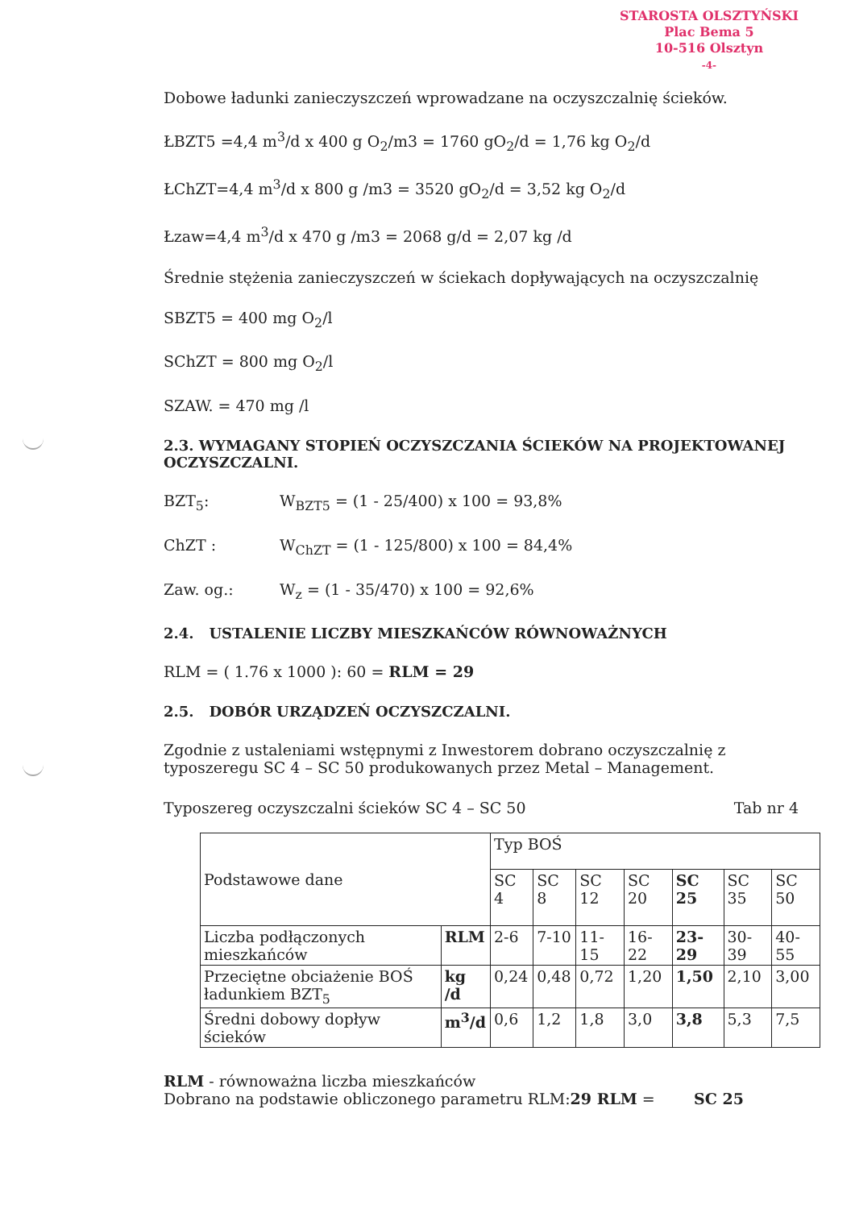STAROSTA OLSZTYŃSKI
Plac Bema 5
10-516 Olsztyn
-4-
Dobowe ładunki zanieczyszczeń wprowadzane na oczyszczalnię ścieków.
ŁBZT5 =4,4 m<sup>3</sup>/d x 400 g O<sub>2</sub>/m3 = 1760 gO<sub>2</sub>/d = 1,76 kg O<sub>2</sub>/d
ŁChZT=4,4 m<sup>3</sup>/d x 800 g /m3 = 3520 gO<sub>2</sub>/d = 3,52 kg O<sub>2</sub>/d
Łzaw=4,4 m<sup>3</sup>/d x 470 g /m3 = 2068 g/d = 2,07 kg /d
Średnie stężenia zanieczyszczeń w ściekach dopływających na oczyszczalnię
SBZT5 = 400 mg O<sub>2</sub>/l
SChZT = 800 mg O<sub>2</sub>/l
SZAW. = 470 mg /l
2.3. WYMAGANY STOPIEŃ OCZYSZCZANIA ŚCIEKÓW NA PROJEKTOWANEJ OCZYSZCZALNI.
BZT<sub>5</sub>: W<sub>BZT5</sub> = (1 - 25/400) x 100 = 93,8%
ChZT : W<sub>ChZT</sub> = (1 - 125/800) x 100 = 84,4%
Zaw. og.: W<sub>z</sub> = (1 - 35/470) x 100 = 92,6%
2.4. USTALENIE LICZBY MIESZKAŃCÓW RÓWNOWAŻNYCH
RLM = ( 1.76 x 1000 ): 60 = RLM = 29
2.5. DOBÓR URZĄDZEŃ OCZYSZCZALNI.
Zgodnie z ustaleniami wstępnymi z Inwestorem dobrano oczyszczalnię z typoszeregu SC 4 – SC 50 produkowanych przez Metal – Management.
Typoszereg oczyszczalni ścieków SC 4 – SC 50 Tab nr 4
| Podstawowe dane | | Typ BOŚ | | | | | | |
| | | SC 4 | SC 8 | SC 12 | SC 20 | SC 25 | SC 35 | SC 50 |
| Liczba podłączonych mieszkańców | RLM | 2-6 | 7-10 | 11-15 | 16-22 | 23-29 | 30-39 | 40-55 |
| Przeciętne obciażenie BOŚ ładunkiem BZT<sub>5</sub> | kg /d | 0,24 | 0,48 | 0,72 | 1,20 | 1,50 | 2,10 | 3,00 |
| Średni dobowy dopływ ścieków | m<sup>3</sup>/d | 0,6 | 1,2 | 1,8 | 3,0 | 3,8 | 5,3 | 7,5 |
RLM - równoważna liczba mieszkańców
Dobrano na podstawie obliczonego parametru RLM:29 RLM = SC 25